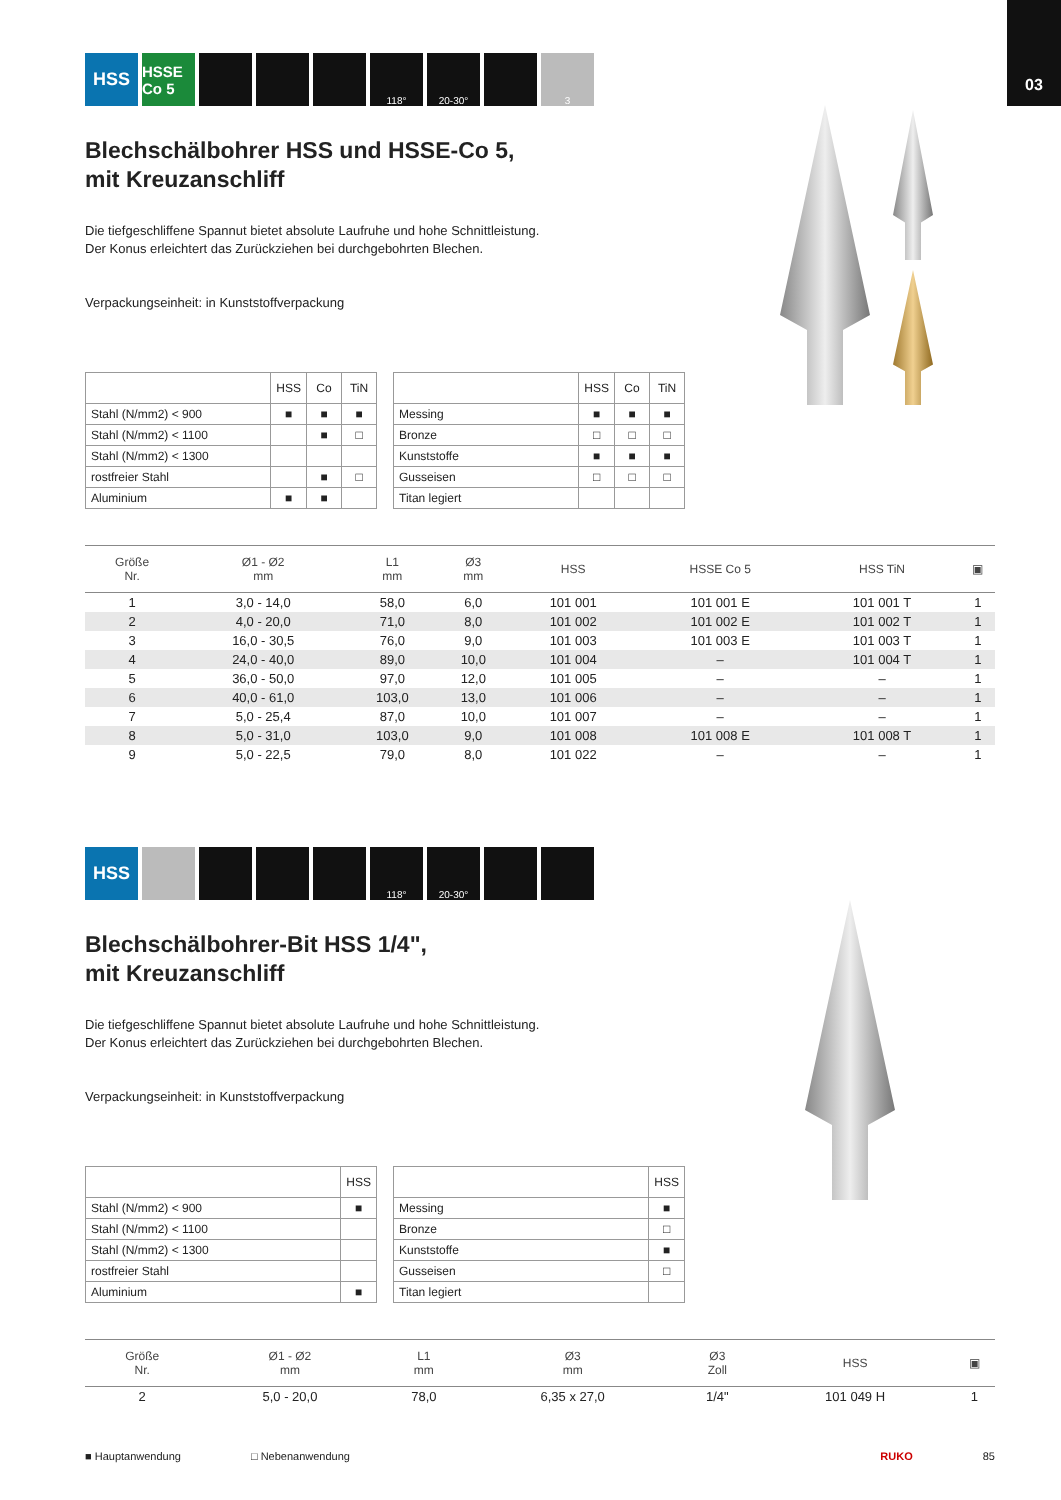03
HSS HSSE Co 5 118° 20-30° 3
Blechschälbohrer HSS und HSSE-Co 5,
mit Kreuzanschliff
Die tiefgeschliffene Spannut bietet absolute Laufruhe und hohe Schnittleistung.
Der Konus erleichtert das Zurückziehen bei durchgebohrten Blechen.
Verpackungseinheit: in Kunststoffverpackung
| | HSS | Co | TiN |
| Stahl (N/mm2) < 900 | ■ | ■ | ■ |
| Stahl (N/mm2) < 1100 | | ■ | □ |
| Stahl (N/mm2) < 1300 | | | |
| rostfreier Stahl | | ■ | □ |
| Aluminium | ■ | ■ | |
| | HSS | Co | TiN |
| Messing | ■ | ■ | ■ |
| Bronze | □ | □ | □ |
| Kunststoffe | ■ | ■ | ■ |
| Gusseisen | □ | □ | □ |
| Titan legiert | | | |
| Größe Nr. | Ø1 - Ø2 mm | L1 mm | Ø3 mm | HSS | HSSE Co 5 | HSS TiN | ▣ |
| --- | --- | --- | --- | --- | --- | --- | --- |
| 1 | 3,0 - 14,0 | 58,0 | 6,0 | 101 001 | 101 001 E | 101 001 T | 1 |
| 2 | 4,0 - 20,0 | 71,0 | 8,0 | 101 002 | 101 002 E | 101 002 T | 1 |
| 3 | 16,0 - 30,5 | 76,0 | 9,0 | 101 003 | 101 003 E | 101 003 T | 1 |
| 4 | 24,0 - 40,0 | 89,0 | 10,0 | 101 004 | – | 101 004 T | 1 |
| 5 | 36,0 - 50,0 | 97,0 | 12,0 | 101 005 | – | – | 1 |
| 6 | 40,0 - 61,0 | 103,0 | 13,0 | 101 006 | – | – | 1 |
| 7 | 5,0 - 25,4 | 87,0 | 10,0 | 101 007 | – | – | 1 |
| 8 | 5,0 - 31,0 | 103,0 | 9,0 | 101 008 | 101 008 E | 101 008 T | 1 |
| 9 | 5,0 - 22,5 | 79,0 | 8,0 | 101 022 | – | – | 1 |
HSS 118° 20-30°
Blechschälbohrer-Bit HSS 1/4",
mit Kreuzanschliff
Die tiefgeschliffene Spannut bietet absolute Laufruhe und hohe Schnittleistung.
Der Konus erleichtert das Zurückziehen bei durchgebohrten Blechen.
Verpackungseinheit: in Kunststoffverpackung
| | HSS |
| Stahl (N/mm2) < 900 | ■ |
| Stahl (N/mm2) < 1100 | |
| Stahl (N/mm2) < 1300 | |
| rostfreier Stahl | |
| Aluminium | ■ |
| | HSS |
| Messing | ■ |
| Bronze | □ |
| Kunststoffe | ■ |
| Gusseisen | □ |
| Titan legiert | |
| Größe Nr. | Ø1 - Ø2 mm | L1 mm | Ø3 mm | Ø3 Zoll | HSS | ▣ |
| --- | --- | --- | --- | --- | --- | --- |
| 2 | 5,0 - 20,0 | 78,0 | 6,35 x 27,0 | 1/4" | 101 049 H | 1 |
■ Hauptanwendung □ Nebenanwendung RUKO 85